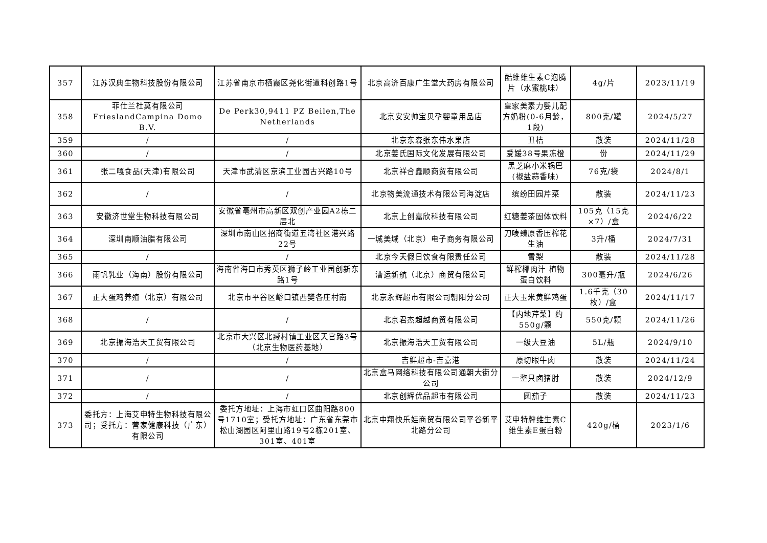| 357 | 江苏汉典生物科技股份有限公司 | 江苏省南京市栖霞区尧化街道科创路1号 | 北京高济百康广生堂大药房有限公司 | 酷维维生素C泡腾片（水蜜桃味） | 4g/片 | 2023/11/19 |
| 358 | 菲仕兰杜莫有限公司 FrieslandCampina Domo B.V. | De Perk30,9411 PZ Beilen,The Netherlands | 北京安安帅宝贝孕婴童用品店 | 皇家美素力婴儿配方奶粉(0-6月龄，1段) | 800克/罐 | 2024/5/27 |
| 359 | / | / | 北京东森张东伟水果店 | 丑桔 | 散装 | 2024/11/28 |
| 360 | / | / | 北京姜氏国际文化发展有限公司 | 爱媛38号果冻橙 | 份 | 2024/11/29 |
| 361 | 张二嘎食品(天津)有限公司 | 天津市武清区京滨工业园古兴路10号 | 北京祥合鑫顺商贸有限公司 | 黑芝麻小米锅巴(椒盐蒜香味) | 76克/袋 | 2024/8/1 |
| 362 | / | / | 北京物美流通技术有限公司海淀店 | 缤纷田园芹菜 | 散装 | 2024/11/23 |
| 363 | 安徽济世堂生物科技有限公司 | 安徽省亳州市高新区双创产业园A2栋二层北 | 北京上创嘉欣科技有限公司 | 红糖姜茶固体饮料 | 105克（15克×7）/盒 | 2024/6/22 |
| 364 | 深圳南顺油脂有限公司 | 深圳市南山区招商街道五湾社区港兴路22号 | 一城美域（北京）电子商务有限公司 | 刀唛臻原香压榨花生油 | 3升/桶 | 2024/7/31 |
| 365 | / | / | 北京今天假日饮食有限责任公司 | 雪梨 | 散装 | 2024/11/28 |
| 366 | 雨帆乳业（海南）股份有限公司 | 海南省海口市秀英区狮子岭工业园创新东路1号 | 漕运新航（北京）商贸有限公司 | 鲜榨椰肉汁 植物蛋白饮料 | 300毫升/瓶 | 2024/6/26 |
| 367 | 正大蛋鸡养殖（北京）有限公司 | 北京市平谷区峪口镇西樊各庄村南 | 北京永辉超市有限公司朝阳分公司 | 正大玉米黄鲜鸡蛋 | 1.6千克（30枚）/盒 | 2024/11/17 |
| 368 | / | / | 北京君杰超越商贸有限公司 | 【内地芹菜】约550g/颗 | 550克/颗 | 2024/11/26 |
| 369 | 北京振海浩天工贸有限公司 | 北京市大兴区北臧村镇工业区天官路3号（北京生物医药基地） | 北京振海浩天工贸有限公司 | 一级大豆油 | 5L/瓶 | 2024/9/10 |
| 370 | / | / | 吉鲜超市-吉嘉港 | 原切眼牛肉 | 散装 | 2024/11/24 |
| 371 | / | / | 北京盒马网络科技有限公司通朝大街分公司 | 一整只卤猪肘 | 散装 | 2024/12/9 |
| 372 | / | / | 北京创辉优品超市有限公司 | 圆茄子 | 散装 | 2024/11/23 |
| 373 | 委托方：上海艾申特生物科技有限公司；受托方：营家健康科技（广东）有限公司 | 委托方地址：上海市虹口区曲阳路800号1710室；受托方地址：广东省东莞市松山湖园区阿里山路19号2栋201室、301室、401室 | 北京中翔快乐娃商贸有限公司平谷新平北路分公司 | 艾申特牌维生素C维生素E蛋白粉 | 420g/桶 | 2023/1/6 |